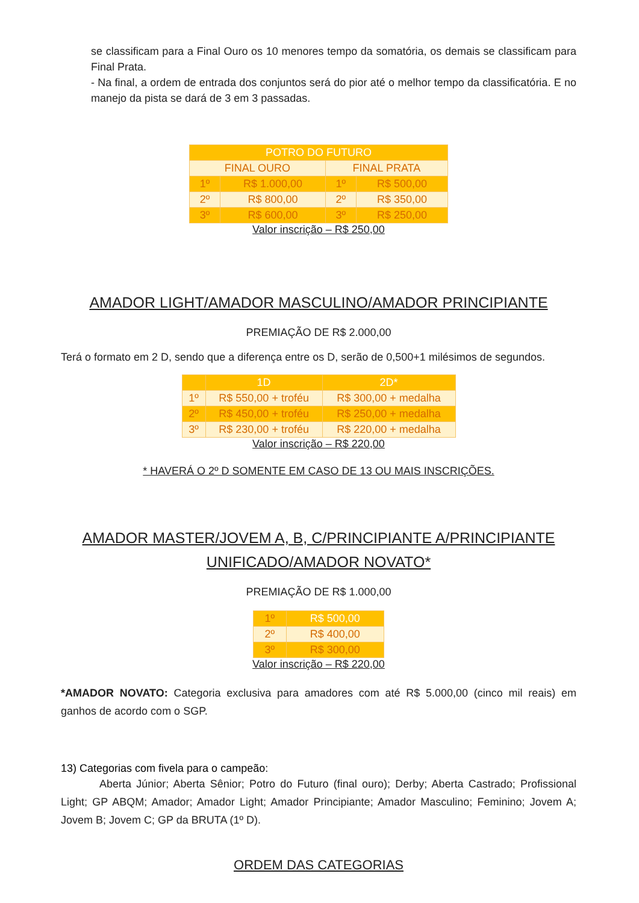se classificam para a Final Ouro os 10 menores tempo da somatória, os demais se classificam para Final Prata.
- Na final, a ordem de entrada dos conjuntos será do pior até o melhor tempo da classificatória. E no manejo da pista se dará de 3 em 3 passadas.
| POTRO DO FUTURO | | | |
| --- | --- | --- | --- |
| FINAL OURO | | FINAL PRATA | |
| 1º | R$ 1.000,00 | 1º | R$ 500,00 |
| 2º | R$ 800,00 | 2º | R$ 350,00 |
| 3º | R$ 600,00 | 3º | R$ 250,00 |
Valor inscrição – R$ 250,00
AMADOR LIGHT/AMADOR MASCULINO/AMADOR PRINCIPIANTE
PREMIAÇÃO DE R$ 2.000,00
Terá o formato em 2 D, sendo que a diferença entre os D, serão de 0,500+1 milésimos de segundos.
| | 1D | 2D* |
| --- | --- | --- |
| 1º | R$ 550,00 + troféu | R$ 300,00 + medalha |
| 2º | R$ 450,00 + troféu | R$ 250,00 + medalha |
| 3º | R$ 230,00 + troféu | R$ 220,00 + medalha |
Valor inscrição – R$ 220,00
* HAVERÁ O 2º D SOMENTE EM CASO DE 13 OU MAIS INSCRIÇÕES.
AMADOR MASTER/JOVEM A, B, C/PRINCIPIANTE A/PRINCIPIANTE UNIFICADO/AMADOR NOVATO*
PREMIAÇÃO DE R$ 1.000,00
| 1º | R$ 500,00 |
| 2º | R$ 400,00 |
| 3º | R$ 300,00 |
Valor inscrição – R$ 220,00
*AMADOR NOVATO: Categoria exclusiva para amadores com até R$ 5.000,00 (cinco mil reais) em ganhos de acordo com o SGP.
13) Categorias com fivela para o campeão:
Aberta Júnior; Aberta Sênior; Potro do Futuro (final ouro); Derby; Aberta Castrado; Profissional Light; GP ABQM; Amador; Amador Light; Amador Principiante; Amador Masculino; Feminino; Jovem A; Jovem B; Jovem C; GP da BRUTA (1º D).
ORDEM DAS CATEGORIAS